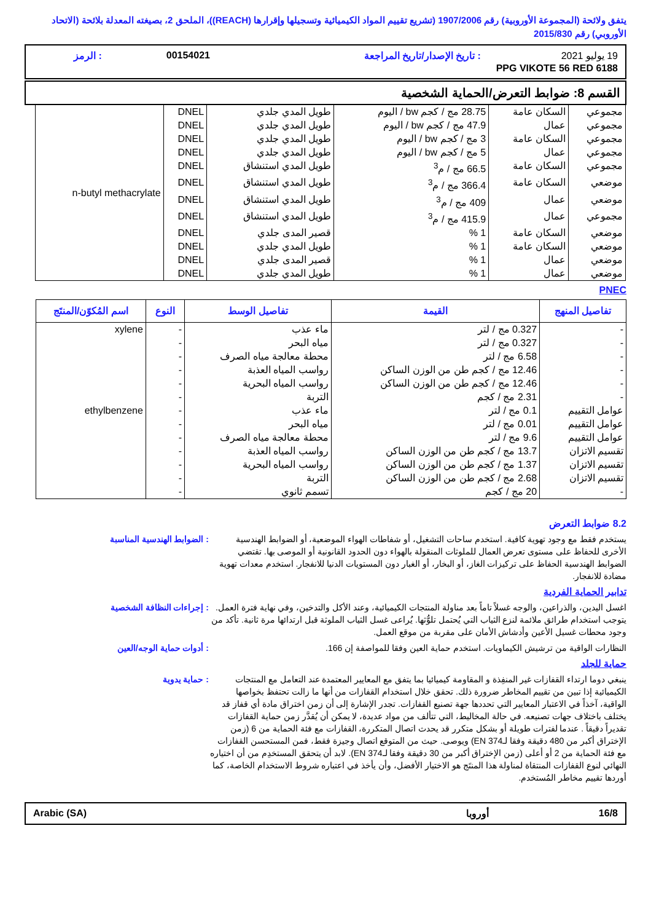يتفق ولائحة (المجموعة الأوروبية) رقم 1907/2006 (تشريع تقييم المواد الكيميائية وتسجيلها وإقرارها (REACH))، الملحق 2، بصيغته المعدلة بلائحة (الاتحاد الأوروبي) رقم 2015/830
| 19 يوليو 2021 | : تاريخ الإصدار/تاريخ المراجعة | 00154021 | : الرمز |
| PPG VIKOTE 56 RED 6188 | | | |
القسم 8: ضوابط التعرض/الحماية الشخصية
| مجموعي | السكان عامة | 28.75 مج / كجم bw / اليوم | طويل المدي جلدي | DNEL | n-butyl methacrylate |
| مجموعي | عمال | 47.9 مج / كجم bw / اليوم | طويل المدي جلدي | DNEL | |
| مجموعي | السكان عامة | 3 مج / كجم bw / اليوم | طويل المدي جلدي | DNEL | |
| مجموعي | عمال | 5 مج / كجم bw / اليوم | طويل المدي جلدي | DNEL | |
| مجموعي | السكان عامة | 66.5 مج / م<sup>3</sup> | طويل المدي استنشاق | DNEL | |
| موضعي | السكان عامة | 366.4 مج / م<sup>3</sup> | طويل المدي استنشاق | DNEL | |
| موضعي | عمال | 409 مج / م<sup>3</sup> | طويل المدي استنشاق | DNEL | |
| مجموعي | عمال | 415.9 مج / م<sup>3</sup> | طويل المدي استنشاق | DNEL | |
| موضعي | السكان عامة | 1 % | قصير المدى جلدي | DNEL | |
| موضعي | السكان عامة | 1 % | طويل المدي جلدي | DNEL | |
| موضعي | عمال | 1 % | قصير المدى جلدي | DNEL | |
| موضعي | عمال | 1 % | طويل المدي جلدي | DNEL | |
PNEC
| تفاصيل المنهج | القيمة | تفاصيل الوسط | النوع | اسم المُكوّن/المنتَج |
| --- | --- | --- | --- | --- |
| - | 0.327 مج / لتر | ماء عذب | - | xylene |
| - | 0.327 مج / لتر | مياه البحر | - | |
| - | 6.58 مج / لتر | محطة معالجة مياه الصرف | - | |
| - | 12.46 مج / كجم طن من الوزن الساكن | رواسب المياه العذبة | - | |
| - | 12.46 مج / كجم طن من الوزن الساكن | رواسب المياه البحرية | - | |
| - | 2.31 مج / كجم | التربة | - | |
| عوامل التقييم | 0.1 مج / لتر | ماء عذب | - | ethylbenzene |
| عوامل التقييم | 0.01 مج / لتر | مياه البحر | - | |
| عوامل التقييم | 9.6 مج / لتر | محطة معالجة مياه الصرف | - | |
| تقسيم الاتزان | 13.7 مج / كجم طن من الوزن الساكن | رواسب المياه العذبة | - | |
| تقسيم الاتزان | 1.37 مج / كجم طن من الوزن الساكن | رواسب المياه البحرية | - | |
| تقسيم الاتزان | 2.68 مج / كجم طن من الوزن الساكن | التربة | - | |
| - | 20 مج / كجم | تسمم ثانوي | - | |
8.2 ضوابط التعرض
يستخدم فقط مع وجود تهوية كافية. استخدم ساحات التشغيل، أو شفاطات الهواء الموضعية، أو الضوابط الهندسية الأخرى للحفاظ على مستوى تعرض العمال للملوثات المنقولة بالهواء دون الحدود القانونية أو الموصى بها. تقتضي الضوابط الهندسية الحفاظ على تركيزات الغاز، أو البخار، أو الغبار دون المستويات الدنيا للانفجار. استخدم معدات تهوية مضادة للانفجار.
: الضوابط الهندسية المناسبة
تدابير الحماية الفردية
اغسل اليدين، والذراعين، والوجه غسلاً تاماً بعد مناولة المنتجات الكيميائية، وعند الأكل والتدخين، وفي نهاية فترة العمل. يتوجب استخدام طرائق ملائمة لنزع الثياب التي يُحتمل تلوُّثها. يُراعى غسل الثياب الملوثة قبل ارتدائها مرة ثانية. تأكد من وجود محطات غسيل الأعين وأدشاش الأمان على مقربة من موقع العمل.
: إجراءات النظافة الشخصية
النظارات الواقية من ترشيش الكيماويات. استخدم حماية العين وفقا للمواصفة إن 166.
: أدوات حماية الوجه/العين
حماية للجلد
ينبغي دوما ارتداء القفازات غير المنفِذة و المقاومة كيميائيا بما يتفق مع المعايير المعتمدة عند التعامل مع المنتجات الكيميائية إذا تبين من تقييم المخاطر ضرورة ذلك. تحقق خلال استخدام القفازات من أنها ما زالت تحتفظ بخواصها الواقية، آخذاً في الاعتبار المعايير التي تحددها جهة تصنيع القفازات. تجدر الإشارة إلى أن زمن اختراق مادة أي قفاز قد يختلف باختلاف جهات تصنيعه. في حالة المخاليط، التي تتألف من مواد عديدة، لا يمكن أن يُقدَّر زمن حماية القفازات تقديراً دقيقاً . عندما لفترات طويلة أو بشكل متكرر قد يحدث اتصال المتكررة، القفازات مع فئة الحماية من 6 (زمن الإختراق أكبر من 480 دقيقة وفقا لـEN 374) ويوصى. حيث من المتوقع اتصال وجيزة فقط، فمن المستحسن القفازات مع فئة الحماية من 2 أو أعلى (زمن الإختراق أكبر من 30 دقيقة وفقا لـEN 374). لابد أن يتحقق المستخدِم من أن اختياره النهائي لنوع القفازات المنتقاة لمناولة هذا المنتَج هو الاختيار الأفضل، وأن يأخذ في اعتباره شروط الاستخدام الخاصة، كما أوردها تقييم مخاطر المُستخدم.
: حماية يدوية
| 16/8 | أوروبا | Arabic (SA) |